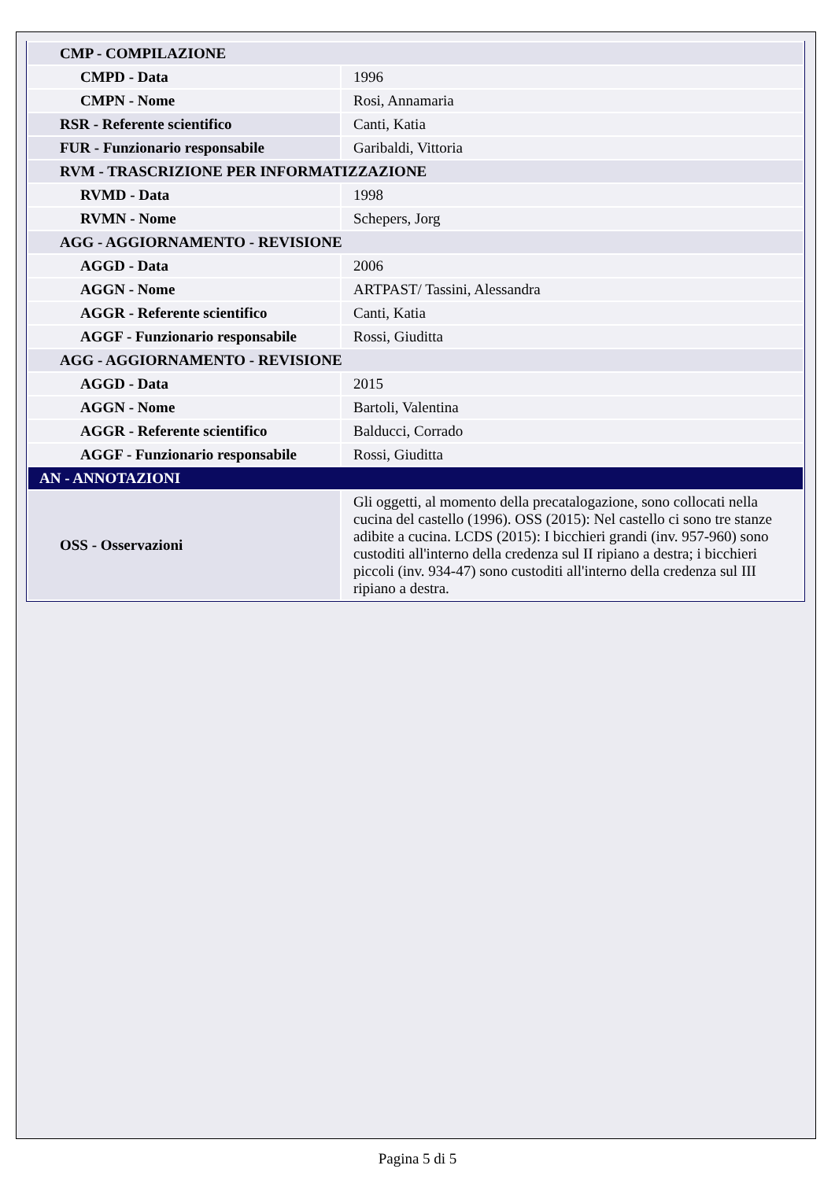| CMP - COMPILAZIONE | |
| CMPD - Data | 1996 |
| CMPN - Nome | Rosi, Annamaria |
| RSR - Referente scientifico | Canti, Katia |
| FUR - Funzionario responsabile | Garibaldi, Vittoria |
| RVM - TRASCRIZIONE PER INFORMATIZZAZIONE | |
| RVMD - Data | 1998 |
| RVMN - Nome | Schepers, Jorg |
| AGG - AGGIORNAMENTO - REVISIONE | |
| AGGD - Data | 2006 |
| AGGN - Nome | ARTPAST/ Tassini, Alessandra |
| AGGR - Referente scientifico | Canti, Katia |
| AGGF - Funzionario responsabile | Rossi, Giuditta |
| AGG - AGGIORNAMENTO - REVISIONE | |
| AGGD - Data | 2015 |
| AGGN - Nome | Bartoli, Valentina |
| AGGR - Referente scientifico | Balducci, Corrado |
| AGGF - Funzionario responsabile | Rossi, Giuditta |
| AN - ANNOTAZIONI | |
| OSS - Osservazioni | Gli oggetti, al momento della precatalogazione, sono collocati nella cucina del castello (1996). OSS (2015): Nel castello ci sono tre stanze adibite a cucina. LCDS (2015): I bicchieri grandi (inv. 957-960) sono custoditi all'interno della credenza sul II ripiano a destra; i bicchieri piccoli (inv. 934-47) sono custoditi all'interno della credenza sul III ripiano a destra. |
Pagina 5 di 5